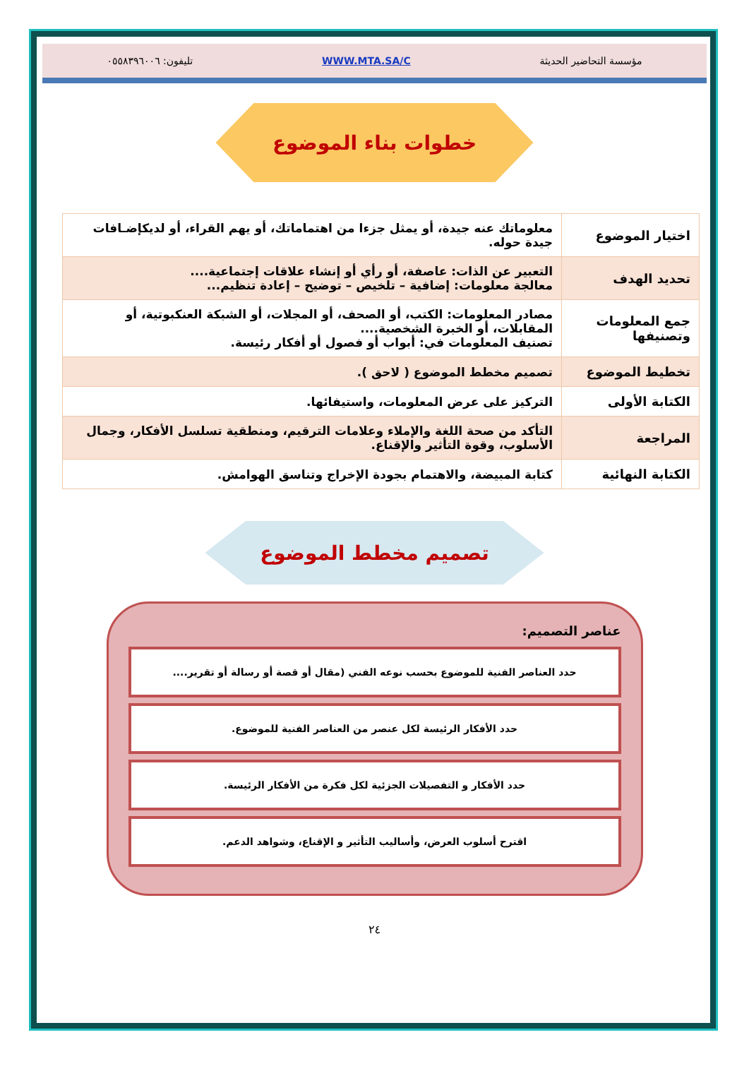مؤسسة التحاضير الحديثة WWW.MTA.SA/C تليفون: ٠٥٥٨٣٩٦٠٠٦
خطوات بناء الموضوع
| اختيار الموضوع | معلوماتك عنه جيدة، أو يمثل جزءا من اهتماماتك، أو يهم القراء، أو لديكإضـافات جيدة حوله. |
| تحديد الهدف | التعبير عن الذات: عاصفة، أو رأي أو إنشاء علاقات إجتماعية.... معالجة معلومات: إضافية – تلخيص – توضيح – إعادة تنظيم... |
| جمع المعلومات وتصنيفها | مصادر المعلومات: الكتب، أو الصحف، أو المجلات، أو الشبكة العنكبوتية، أو المقابلات، أو الخبرة الشخصية.... تصنيف المعلومات في: أبواب أو فصول أو أفكار رئيسة. |
| تخطيط الموضوع | تصميم مخطط الموضوع ( لاحق ). |
| الكتابة الأولى | التركيز على عرض المعلومات، واستيفائها. |
| المراجعة | التأكد من صحة اللغة والإملاء وعلامات الترقيم، ومنطقية تسلسل الأفكار، وجمال الأسلوب، وقوة التأثير والإقناع. |
| الكتابة النهائية | كتابة المبيضة، والاهتمام بجودة الإخراج وتناسق الهوامش. |
تصميم مخطط الموضوع
عناصر التصميم:
حدد العناصر الفنية للموضوع بحسب نوعه الفني (مقال أو قصة أو رسالة أو تقرير....
حدد الأفكار الرئيسة لكل عنصر من العناصر الفنية للموضوع.
حدد الأفكار و التفصيلات الجزئية لكل فكرة من الأفكار الرئيسة.
اقترح أسلوب العرض، وأساليب التأثير و الإقناع، وشواهد الدعم.
٢٤